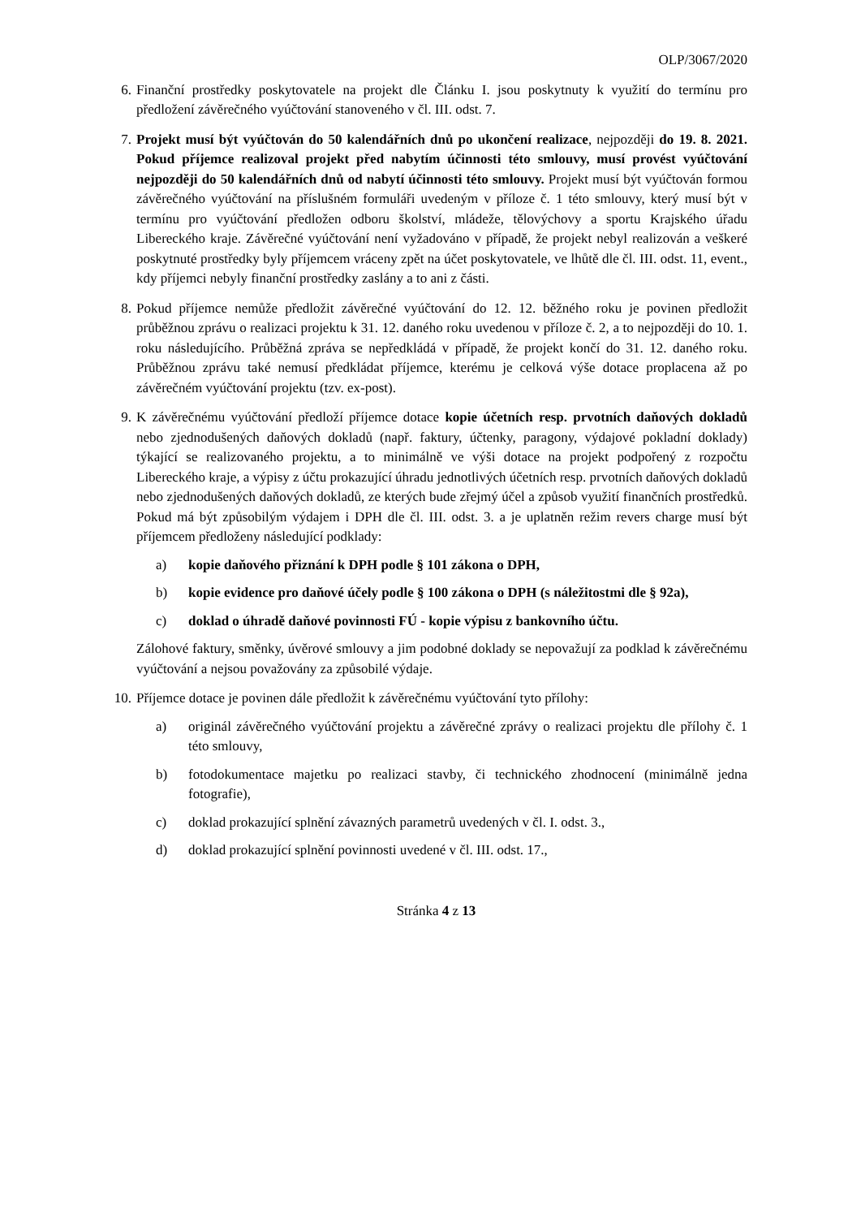OLP/3067/2020
6. Finanční prostředky poskytovatele na projekt dle Článku I. jsou poskytnuty k využití do termínu pro předložení závěrečného vyúčtování stanoveného v čl. III. odst. 7.
7. Projekt musí být vyúčtován do 50 kalendářních dnů po ukončení realizace, nejpozději do 19. 8. 2021. Pokud příjemce realizoval projekt před nabytím účinnosti této smlouvy, musí provést vyúčtování nejpozději do 50 kalendářních dnů od nabytí účinnosti této smlouvy. Projekt musí být vyúčtován formou závěrečného vyúčtování na příslušném formuláři uvedeným v příloze č. 1 této smlouvy, který musí být v termínu pro vyúčtování předložen odboru školství, mládeže, tělovýchovy a sportu Krajského úřadu Libereckého kraje. Závěrečné vyúčtování není vyžadováno v případě, že projekt nebyl realizován a veškeré poskytnuté prostředky byly příjemcem vráceny zpět na účet poskytovatele, ve lhůtě dle čl. III. odst. 11, event., kdy příjemci nebyly finanční prostředky zaslány a to ani z části.
8. Pokud příjemce nemůže předložit závěrečné vyúčtování do 12. 12. běžného roku je povinen předložit průběžnou zprávu o realizaci projektu k 31. 12. daného roku uvedenou v příloze č. 2, a to nejpozději do 10. 1. roku následujícího. Průběžná zpráva se nepředkládá v případě, že projekt končí do 31. 12. daného roku. Průběžnou zprávu také nemusí předkládat příjemce, kterému je celková výše dotace proplacena až po závěrečném vyúčtování projektu (tzv. ex-post).
9. K závěrečnému vyúčtování předloží příjemce dotace kopie účetních resp. prvotních daňových dokladů nebo zjednodušených daňových dokladů (např. faktury, účtenky, paragony, výdajové pokladní doklady) týkající se realizovaného projektu, a to minimálně ve výši dotace na projekt podpořený z rozpočtu Libereckého kraje, a výpisy z účtu prokazující úhradu jednotlivých účetních resp. prvotních daňových dokladů nebo zjednodušených daňových dokladů, ze kterých bude zřejmý účel a způsob využití finančních prostředků. Pokud má být způsobilým výdajem i DPH dle čl. III. odst. 3. a je uplatněn režim revers charge musí být příjemcem předloženy následující podklady:
a) kopie daňového přiznání k DPH podle § 101 zákona o DPH,
b) kopie evidence pro daňové účely podle § 100 zákona o DPH (s náležitostmi dle § 92a),
c) doklad o úhradě daňové povinnosti FÚ - kopie výpisu z bankovního účtu.
Zálohové faktury, směnky, úvěrové smlouvy a jim podobné doklady se nepovažují za podklad k závěrečnému vyúčtování a nejsou považovány za způsobilé výdaje.
10.
Příjemce dotace je povinen dále předložit k závěrečnému vyúčtování tyto přílohy:
a) originál závěrečného vyúčtování projektu a závěrečné zprávy o realizaci projektu dle přílohy č. 1 této smlouvy,
b) fotodokumentace majetku po realizaci stavby, či technického zhodnocení (minimálně jedna fotografie),
c) doklad prokazující splnění závazných parametrů uvedených v čl. I. odst. 3.,
d) doklad prokazující splnění povinnosti uvedené v čl. III. odst. 17.,
Stránka 4 z 13